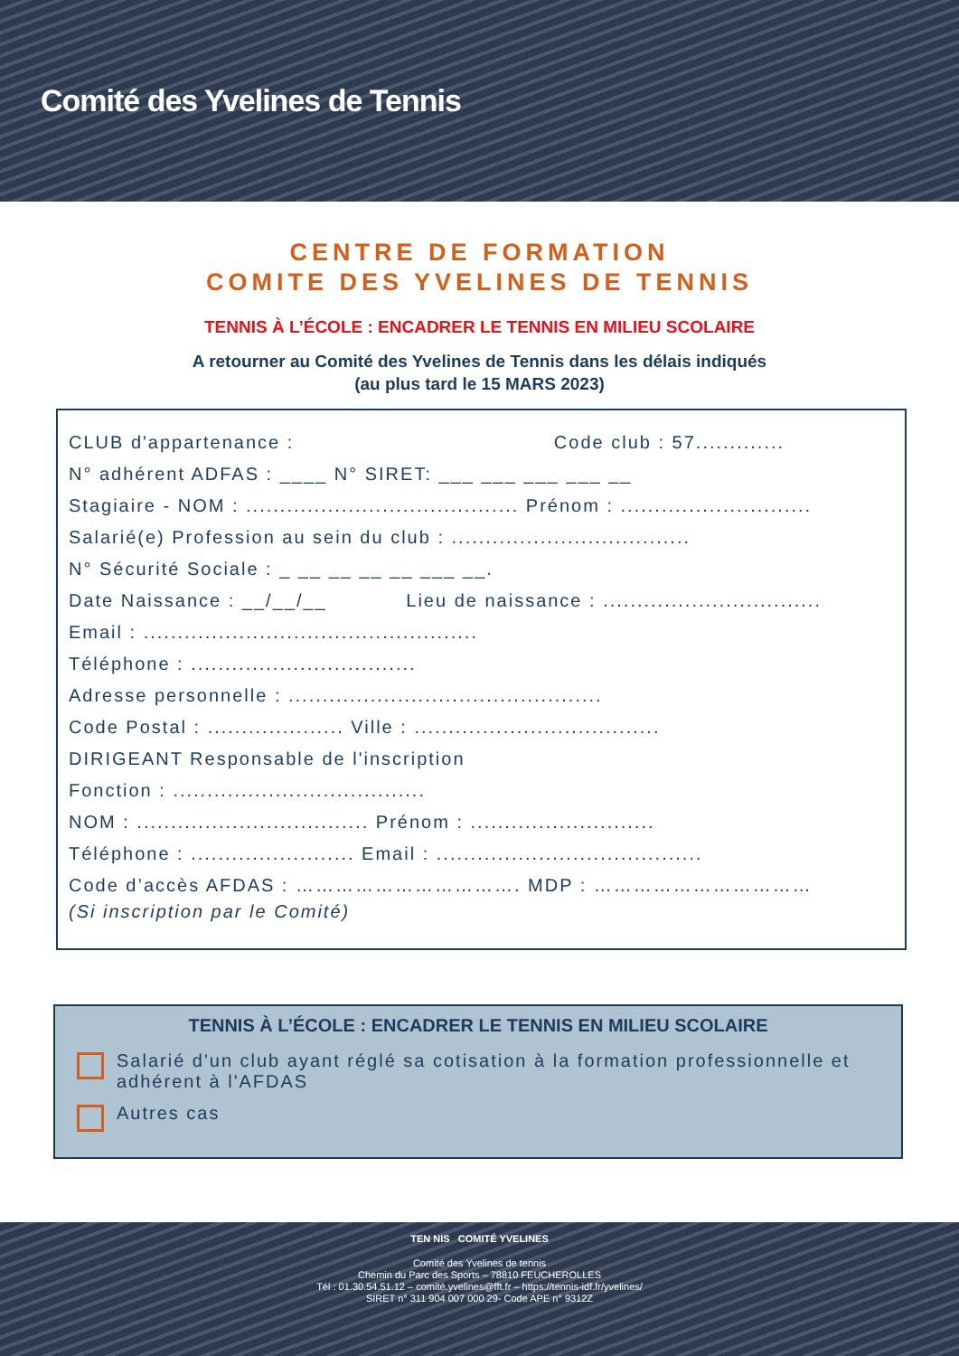Comité des Yvelines de Tennis
CENTRE DE FORMATION
COMITE DES YVELINES DE TENNIS
TENNIS À L’ÉCOLE : ENCADRER LE TENNIS EN MILIEU SCOLAIRE
A retourner au Comité des Yvelines de Tennis dans les délais indiqués
(au plus tard le 15 MARS 2023)
CLUB d'appartenance : Code club : 57.............
N° adhérent ADFAS : ____ N° SIRET: ___ ___ ___ ___ __
Stagiaire - NOM : ........................................ Prénom : ............................
Salarié(e) Profession au sein du club : ...................................
N° Sécurité Sociale : _ __ __ __ __ ___ __.
Date Naissance : __/__/__ Lieu de naissance : ................................
Email : .................................................
Téléphone : .................................
Adresse personnelle : ..............................................
Code Postal : .................... Ville : ....................................
DIRIGEANT Responsable de l'inscription
Fonction : .....................................
NOM : .................................. Prénom : ...........................
Téléphone : ........................ Email : .......................................
Code d’accès AFDAS : ……………………………. MDP : ……………………………
(Si inscription par le Comité)
TENNIS À L’ÉCOLE : ENCADRER LE TENNIS EN MILIEU SCOLAIRE
Salarié d'un club ayant réglé sa cotisation à la formation professionnelle et adhérent à l'AFDAS
Autres cas
TEN NIS COMITÉ YVELINES
Comité des Yvelines de tennis
Chemin du Parc des Sports – 78810 FEUCHEROLLES
Tél : 01.30.54.51.12 – comité.yvelines@fft.fr – https://tennis-idf.fr/yvelines/
SIRET n° 311 904 007 000 29- Code APE n° 9312Z